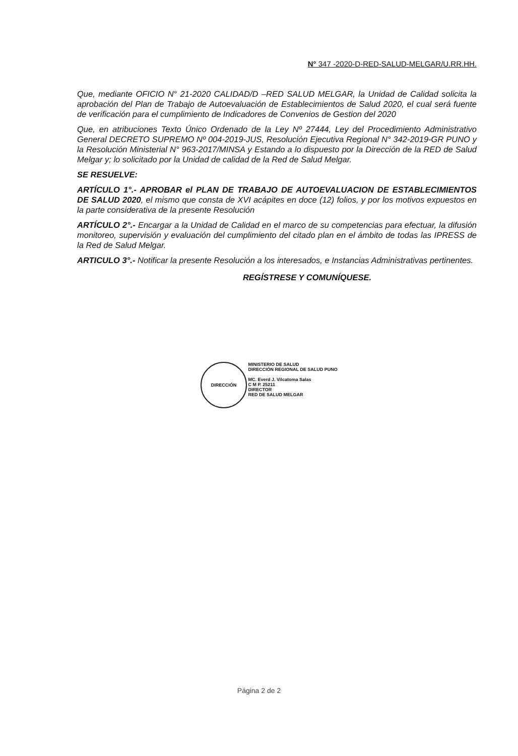N° 347 -2020-D-RED-SALUD-MELGAR/U.RR.HH.
Que, mediante OFICIO N° 21-2020 CALIDAD/D –RED SALUD MELGAR, la Unidad de Calidad solicita la aprobación del Plan de Trabajo de Autoevaluación de Establecimientos de Salud 2020, el cual será fuente de verificación para el cumplimiento de Indicadores de Convenios de Gestion del 2020
Que, en atribuciones Texto Único Ordenado de la Ley Nº 27444, Ley del Procedimiento Administrativo General DECRETO SUPREMO Nº 004-2019-JUS, Resolución Ejecutiva Regional N° 342-2019-GR PUNO y la Resolución Ministerial N° 963-2017/MINSA y Estando a lo dispuesto por la Dirección de la RED de Salud Melgar y; lo solicitado por la Unidad de calidad de la Red de Salud Melgar.
SE RESUELVE:
ARTÍCULO 1°.- APROBAR el PLAN DE TRABAJO DE AUTOEVALUACION DE ESTABLECIMIENTOS DE SALUD 2020, el mismo que consta de XVI acápites en doce (12) folios, y por los motivos expuestos en la parte considerativa de la presente Resolución
ARTÍCULO 2°.- Encargar a la Unidad de Calidad en el marco de su competencias para efectuar, la difusión monitoreo, supervisión y evaluación del cumplimiento del citado plan en el ámbito de todas las IPRESS de la Red de Salud Melgar.
ARTICULO 3°.- Notificar la presente Resolución a los interesados, e Instancias Administrativas pertinentes.
REGÍSTRESE Y COMUNÍQUESE.
DIRECCIÓN
MINISTERIO DE SALUD
DIRECCIÓN REGIONAL DE SALUD PUNO
MC. Everd J. Vilcatoma Salas
C M P. 25211
DIRECTOR
RED DE SALUD MELGAR
Página 2 de 2